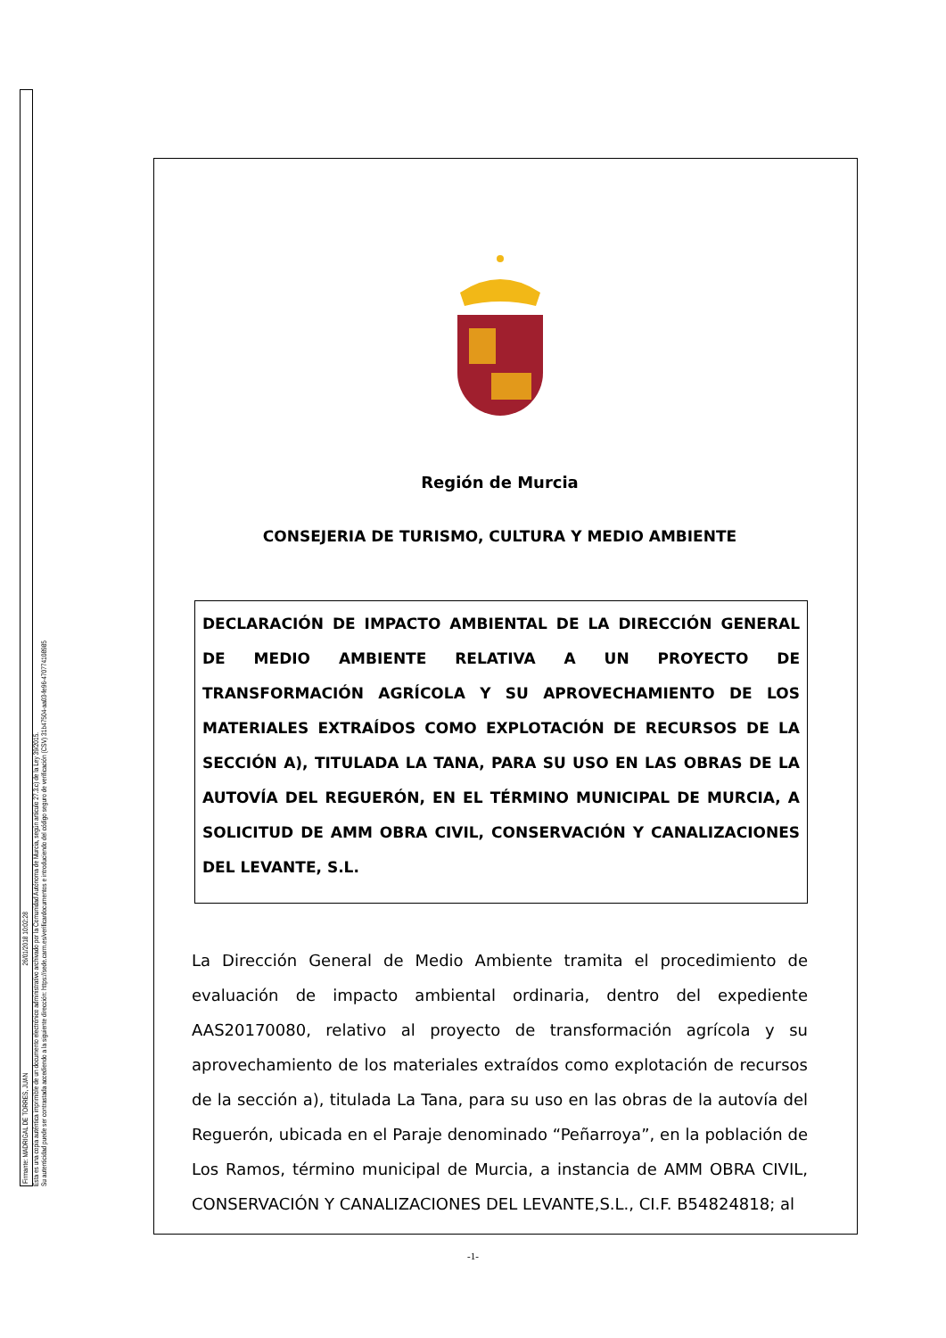Firmante: MADRIGAL DE TORRES, JUAN 26/01/2018 10:02:28
Esta es una copia auténtica imprimible de un documento electrónico administrativo archivado por la Comunidad Autónoma de Murcia, según artículo 27.3.c) de la Ley 39/2015.
Su autenticidad puede ser contrastada accediendo a la siguiente dirección: https://sede.carm.es/verificardocumentos e introduciendo del código seguro de verificación (CSV) 31b47504-aa03-fe96-470774108985
Región de Murcia
CONSEJERIA DE TURISMO, CULTURA Y MEDIO AMBIENTE
DECLARACIÓN DE IMPACTO AMBIENTAL DE LA DIRECCIÓN GENERAL DE MEDIO AMBIENTE RELATIVA A UN PROYECTO DE TRANSFORMACIÓN AGRÍCOLA Y SU APROVECHAMIENTO DE LOS MATERIALES EXTRAÍDOS COMO EXPLOTACIÓN DE RECURSOS DE LA SECCIÓN A), TITULADA LA TANA, PARA SU USO EN LAS OBRAS DE LA AUTOVÍA DEL REGUERÓN, EN EL TÉRMINO MUNICIPAL DE MURCIA, A SOLICITUD DE AMM OBRA CIVIL, CONSERVACIÓN Y CANALIZACIONES DEL LEVANTE, S.L.
La Dirección General de Medio Ambiente tramita el procedimiento de evaluación de impacto ambiental ordinaria, dentro del expediente AAS20170080, relativo al proyecto de transformación agrícola y su aprovechamiento de los materiales extraídos como explotación de recursos de la sección a), titulada La Tana, para su uso en las obras de la autovía del Reguerón, ubicada en el Paraje denominado “Peñarroya”, en la población de Los Ramos, término municipal de Murcia, a instancia de AMM OBRA CIVIL, CONSERVACIÓN Y CANALIZACIONES DEL LEVANTE,S.L., CI.F. B54824818; al
-1-